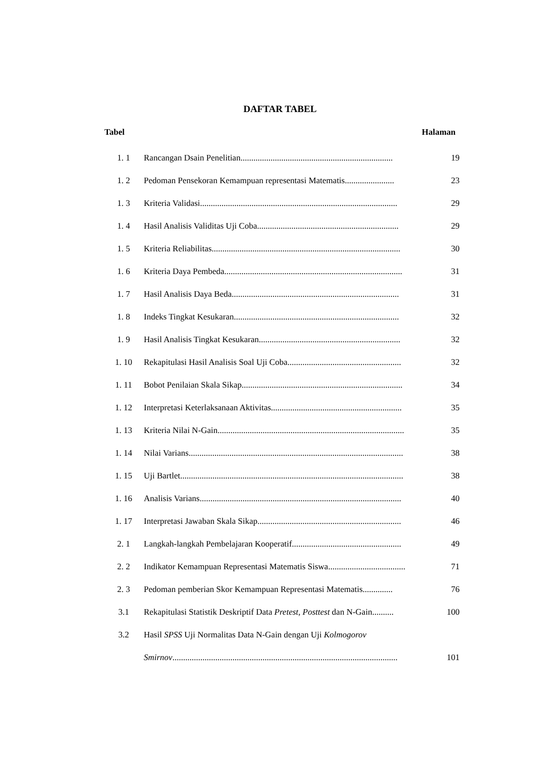DAFTAR TABEL
Tabel Halaman
| 1. 1 | Rancangan Dsain Penelitian....................................................................... | 19 |
| 1. 2 | Pedoman Pensekoran Kemampuan representasi Matematis....................... | 23 |
| 1. 3 | Kriteria Validasi............................................................................................ | 29 |
| 1. 4 | Hasil Analisis Validitas Uji Coba.................................................................. | 29 |
| 1. 5 | Kriteria Reliabilitas........................................................................................ | 30 |
| 1. 6 | Kriteria Daya Pembeda................................................................................... | 31 |
| 1. 7 | Hasil Analisis Daya Beda.............................................................................. | 31 |
| 1. 8 | Indeks Tingkat Kesukaran............................................................................. | 32 |
| 1. 9 | Hasil Analisis Tingkat Kesukaran.................................................................. | 32 |
| 1. 10 | Rekapitulasi Hasil Analisis Soal Uji Coba..................................................... | 32 |
| 1. 11 | Bobot Penilaian Skala Sikap........................................................................... | 34 |
| 1. 12 | Interpretasi Keterlaksanaan Aktivitas............................................................. | 35 |
| 1. 13 | Kriteria Nilai N-Gain....................................................................................... | 35 |
| 1. 14 | Nilai Varians.................................................................................................... | 38 |
| 1. 15 | Uji Bartlet........................................................................................................ | 38 |
| 1. 16 | Analisis Varians.............................................................................................. | 40 |
| 1. 17 | Interpretasi Jawaban Skala Sikap................................................................... | 46 |
| 2. 1 | Langkah-langkah Pembelajaran Kooperatif................................................... | 49 |
| 2. 2 | Indikator Kemampuan Representasi Matematis Siswa.................................... | 71 |
| 2. 3 | Pedoman pemberian Skor Kemampuan Representasi Matematis.............. | 76 |
| 3.1 | Rekapitulasi Statistik Deskriptif Data Pretest, Posttest dan N-Gain.......... | 100 |
| 3.2 | Hasil SPSS Uji Normalitas Data N-Gain dengan Uji Kolmogorov | |
| | Smirnov ......................................................................................................... | 101 |